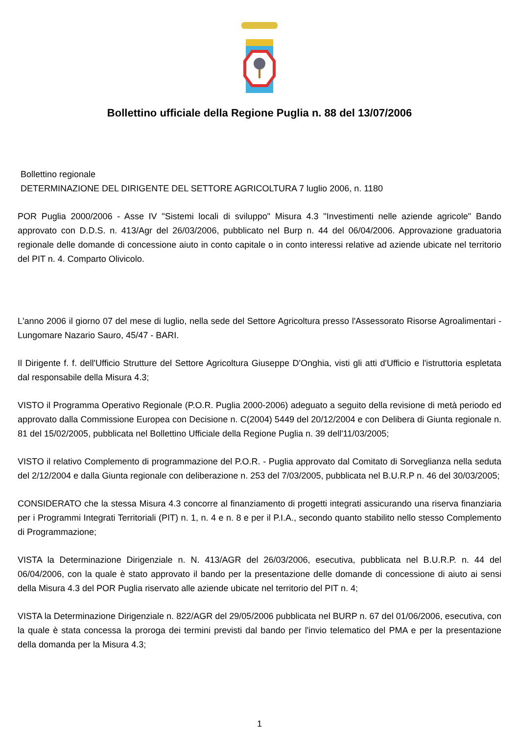Bollettino ufficiale della Regione Puglia n. 88 del 13/07/2006
Bollettino regionale
DETERMINAZIONE DEL DIRIGENTE DEL SETTORE AGRICOLTURA 7 luglio 2006, n. 1180
POR Puglia 2000/2006 - Asse IV "Sistemi locali di sviluppo" Misura 4.3 "Investimenti nelle aziende agricole" Bando approvato con D.D.S. n. 413/Agr del 26/03/2006, pubblicato nel Burp n. 44 del 06/04/2006. Approvazione graduatoria regionale delle domande di concessione aiuto in conto capitale o in conto interessi relative ad aziende ubicate nel territorio del PIT n. 4. Comparto Olivicolo.
L'anno 2006 il giorno 07 del mese di luglio, nella sede del Settore Agricoltura presso l'Assessorato Risorse Agroalimentari - Lungomare Nazario Sauro, 45/47 - BARI.
Il Dirigente f. f. dell'Ufficio Strutture del Settore Agricoltura Giuseppe D'Onghia, visti gli atti d'Ufficio e l'istruttoria espletata dal responsabile della Misura 4.3;
VISTO il Programma Operativo Regionale (P.O.R. Puglia 2000-2006) adeguato a seguito della revisione di metà periodo ed approvato dalla Commissione Europea con Decisione n. C(2004) 5449 del 20/12/2004 e con Delibera di Giunta regionale n. 81 del 15/02/2005, pubblicata nel Bollettino Ufficiale della Regione Puglia n. 39 dell'11/03/2005;
VISTO il relativo Complemento di programmazione del P.O.R. - Puglia approvato dal Comitato di Sorveglianza nella seduta del 2/12/2004 e dalla Giunta regionale con deliberazione n. 253 del 7/03/2005, pubblicata nel B.U.R.P n. 46 del 30/03/2005;
CONSIDERATO che la stessa Misura 4.3 concorre al finanziamento di progetti integrati assicurando una riserva finanziaria per i Programmi Integrati Territoriali (PIT) n. 1, n. 4 e n. 8 e per il P.I.A., secondo quanto stabilito nello stesso Complemento di Programmazione;
VISTA la Determinazione Dirigenziale n. N. 413/AGR del 26/03/2006, esecutiva, pubblicata nel B.U.R.P. n. 44 del 06/04/2006, con la quale è stato approvato il bando per la presentazione delle domande di concessione di aiuto ai sensi della Misura 4.3 del POR Puglia riservato alle aziende ubicate nel territorio del PIT n. 4;
VISTA la Determinazione Dirigenziale n. 822/AGR del 29/05/2006 pubblicata nel BURP n. 67 del 01/06/2006, esecutiva, con la quale è stata concessa la proroga dei termini previsti dal bando per l'invio telematico del PMA e per la presentazione della domanda per la Misura 4.3;
1